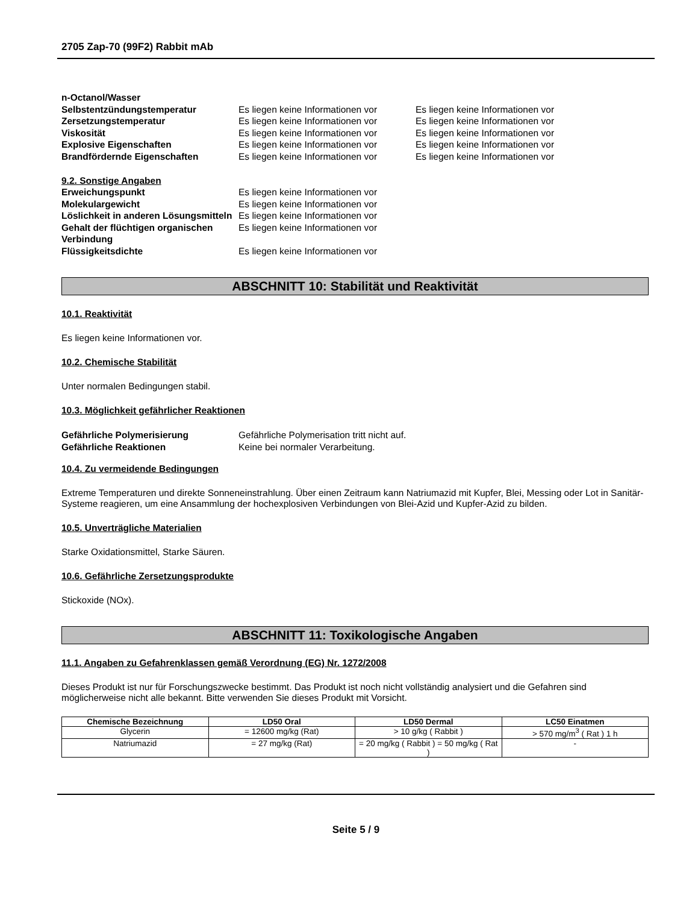2705 Zap-70 (99F2) Rabbit mAb
| n-Octanol/Wasser | | |
| Selbstentzündungstemperatur | Es liegen keine Informationen vor | Es liegen keine Informationen vor |
| Zersetzungstemperatur | Es liegen keine Informationen vor | Es liegen keine Informationen vor |
| Viskosität | Es liegen keine Informationen vor | Es liegen keine Informationen vor |
| Explosive Eigenschaften | Es liegen keine Informationen vor | Es liegen keine Informationen vor |
| Brandfördernde Eigenschaften | Es liegen keine Informationen vor | Es liegen keine Informationen vor |
9.2. Sonstige Angaben
| Erweichungspunkt | Es liegen keine Informationen vor |
| Molekulargewicht | Es liegen keine Informationen vor |
| Löslichkeit in anderen Lösungsmitteln | Es liegen keine Informationen vor |
| Gehalt der flüchtigen organischen Verbindung | Es liegen keine Informationen vor |
| Flüssigkeitsdichte | Es liegen keine Informationen vor |
ABSCHNITT 10: Stabilität und Reaktivität
10.1. Reaktivität
Es liegen keine Informationen vor.
10.2. Chemische Stabilität
Unter normalen Bedingungen stabil.
10.3. Möglichkeit gefährlicher Reaktionen
| Gefährliche Polymerisierung | Gefährliche Polymerisation tritt nicht auf. |
| Gefährliche Reaktionen | Keine bei normaler Verarbeitung. |
10.4. Zu vermeidende Bedingungen
Extreme Temperaturen und direkte Sonneneinstrahlung. Über einen Zeitraum kann Natriumazid mit Kupfer, Blei, Messing oder Lot in Sanitär-Systeme reagieren, um eine Ansammlung der hochexplosiven Verbindungen von Blei-Azid und Kupfer-Azid zu bilden.
10.5. Unverträgliche Materialien
Starke Oxidationsmittel, Starke Säuren.
10.6. Gefährliche Zersetzungsprodukte
Stickoxide (NOx).
ABSCHNITT 11: Toxikologische Angaben
11.1. Angaben zu Gefahrenklassen gemäß Verordnung (EG) Nr. 1272/2008
Dieses Produkt ist nur für Forschungszwecke bestimmt. Das Produkt ist noch nicht vollständig analysiert und die Gefahren sind möglicherweise nicht alle bekannt. Bitte verwenden Sie dieses Produkt mit Vorsicht.
| Chemische Bezeichnung | LD50 Oral | LD50 Dermal | LC50 Einatmen |
| --- | --- | --- | --- |
| Glycerin | = 12600 mg/kg (Rat) | > 10 g/kg ( Rabbit ) | > 570 mg/m<sup>3</sup> ( Rat ) 1 h |
| Natriumazid | = 27 mg/kg (Rat) | = 20 mg/kg ( Rabbit ) = 50 mg/kg ( Rat ) | - |
Seite 5 / 9